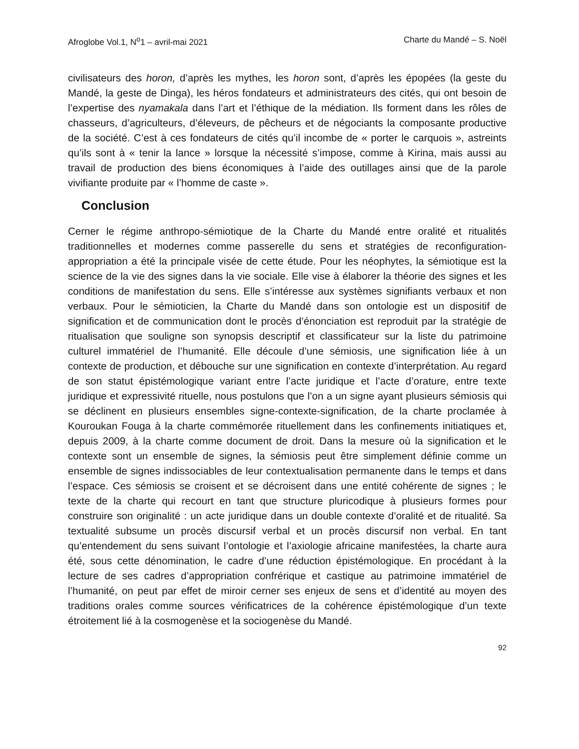Afroglobe Vol.1, N<sup>o</sup>1 – avril-mai 2021 Charte du Mandé – S. Noël
civilisateurs des horon, d’après les mythes, les horon sont, d’après les épopées (la geste du Mandé, la geste de Dinga), les héros fondateurs et administrateurs des cités, qui ont besoin de l’expertise des nyamakala dans l’art et l’éthique de la médiation. Ils forment dans les rôles de chasseurs, d’agriculteurs, d’éleveurs, de pêcheurs et de négociants la composante productive de la société. C’est à ces fondateurs de cités qu’il incombe de « porter le carquois », astreints qu’ils sont à « tenir la lance » lorsque la nécessité s’impose, comme à Kirina, mais aussi au travail de production des biens économiques à l’aide des outillages ainsi que de la parole vivifiante produite par « l’homme de caste ».
Conclusion
Cerner le régime anthropo-sémiotique de la Charte du Mandé entre oralité et ritualités traditionnelles et modernes comme passerelle du sens et stratégies de reconfiguration-appropriation a été la principale visée de cette étude. Pour les néophytes, la sémiotique est la science de la vie des signes dans la vie sociale. Elle vise à élaborer la théorie des signes et les conditions de manifestation du sens. Elle s’intéresse aux systèmes signifiants verbaux et non verbaux. Pour le sémioticien, la Charte du Mandé dans son ontologie est un dispositif de signification et de communication dont le procès d’énonciation est reproduit par la stratégie de ritualisation que souligne son synopsis descriptif et classificateur sur la liste du patrimoine culturel immatériel de l’humanité. Elle découle d’une sémiosis, une signification liée à un contexte de production, et débouche sur une signification en contexte d’interprétation. Au regard de son statut épistémologique variant entre l’acte juridique et l’acte d’orature, entre texte juridique et expressivité rituelle, nous postulons que l’on a un signe ayant plusieurs sémiosis qui se déclinent en plusieurs ensembles signe-contexte-signification, de la charte proclamée à Kouroukan Fouga à la charte commémorée rituellement dans les confinements initiatiques et, depuis 2009, à la charte comme document de droit. Dans la mesure où la signification et le contexte sont un ensemble de signes, la sémiosis peut être simplement définie comme un ensemble de signes indissociables de leur contextualisation permanente dans le temps et dans l’espace. Ces sémiosis se croisent et se décroisent dans une entité cohérente de signes ; le texte de la charte qui recourt en tant que structure pluricodique à plusieurs formes pour construire son originalité : un acte juridique dans un double contexte d’oralité et de ritualité. Sa textualité subsume un procès discursif verbal et un procès discursif non verbal. En tant qu’entendement du sens suivant l’ontologie et l’axiologie africaine manifestées, la charte aura été, sous cette dénomination, le cadre d’une réduction épistémologique. En procédant à la lecture de ses cadres d’appropriation confrérique et castique au patrimoine immatériel de l’humanité, on peut par effet de miroir cerner ses enjeux de sens et d’identité au moyen des traditions orales comme sources vérificatrices de la cohérence épistémologique d’un texte étroitement lié à la cosmogenèse et la sociogenèse du Mandé.
92